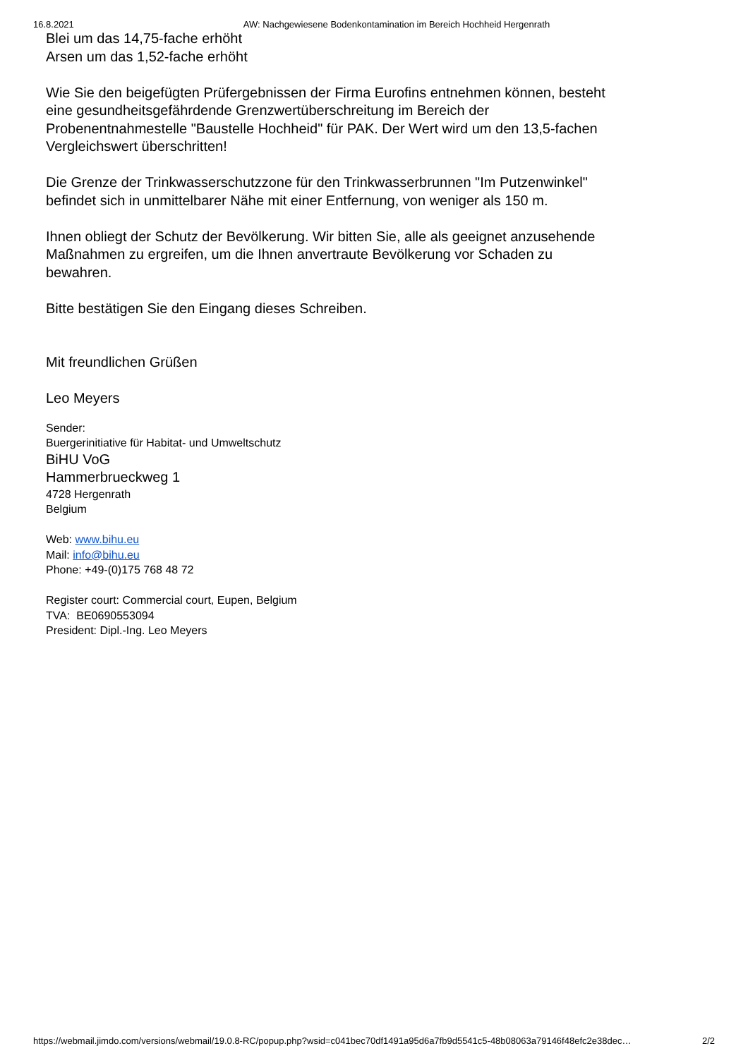16.8.2021 AW: Nachgewiesene Bodenkontamination im Bereich Hochheid Hergenrath
Blei um das 14,75-fache erhöht
Arsen um das 1,52-fache erhöht
Wie Sie den beigefügten Prüfergebnissen der Firma Eurofins entnehmen können, besteht
eine gesundheitsgefährdende Grenzwertüberschreitung im Bereich der
Probenentnahmestelle "Baustelle Hochheid" für PAK. Der Wert wird um den 13,5-fachen
Vergleichswert überschritten!
Die Grenze der Trinkwasserschutzzone für den Trinkwasserbrunnen "Im Putzenwinkel"
befindet sich in unmittelbarer Nähe mit einer Entfernung, von weniger als 150 m.
Ihnen obliegt der Schutz der Bevölkerung. Wir bitten Sie, alle als geeignet anzusehende
Maßnahmen zu ergreifen, um die Ihnen anvertraute Bevölkerung vor Schaden zu
bewahren.
Bitte bestätigen Sie den Eingang dieses Schreiben.
Mit freundlichen Grüßen
Leo Meyers
Sender:
Buergerinitiative für Habitat- und Umweltschutz
BiHU VoG
Hammerbrueckweg 1
4728 Hergenrath
Belgium
Web: www.bihu.eu
Mail: info@bihu.eu
Phone: +49-(0)175 768 48 72
Register court: Commercial court, Eupen, Belgium
TVA: BE0690553094
President: Dipl.-Ing. Leo Meyers
https://webmail.jimdo.com/versions/webmail/19.0.8-RC/popup.php?wsid=c041bec70df1491a95d6a7fb9d5541c5-48b08063a79146f48efc2e38dec… 2/2